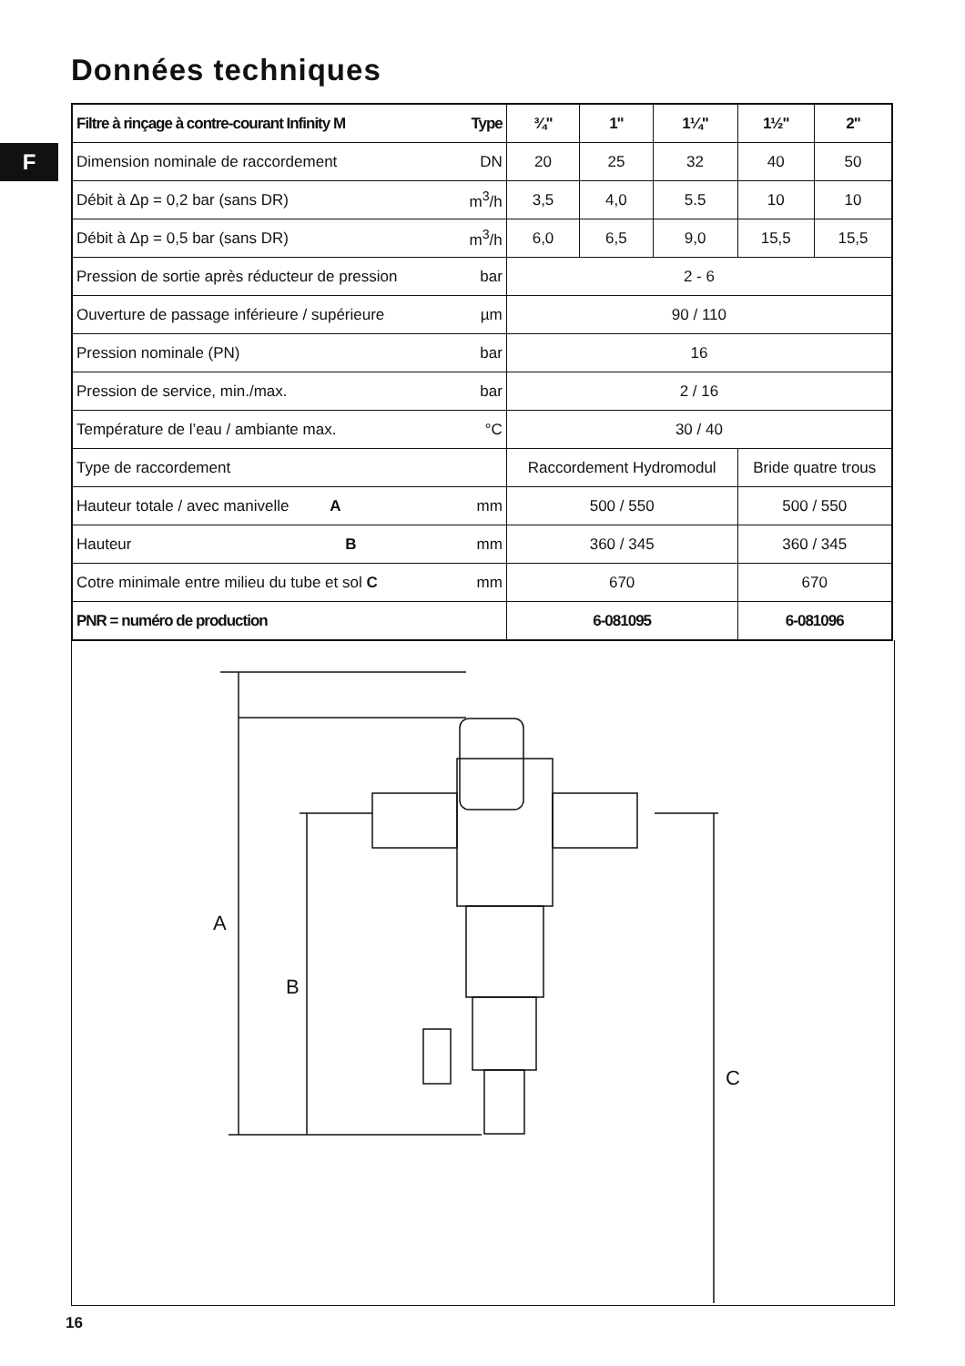Données techniques
F
| Filtre à rinçage à contre-courant Infinity M | Type | ¾" | 1" | 1¼" | 1½" | 2" |
| --- | --- | --- | --- | --- | --- | --- |
| Dimension nominale de raccordement | DN | 20 | 25 | 32 | 40 | 50 |
| Débit à Δp = 0,2 bar (sans DR) | m<sup>3</sup>/h | 3,5 | 4,0 | 5.5 | 10 | 10 |
| Débit à Δp = 0,5 bar (sans DR) | m<sup>3</sup>/h | 6,0 | 6,5 | 9,0 | 15,5 | 15,5 |
| Pression de sortie après réducteur de pression | bar | 2 - 6 | | | | |
| Ouverture de passage inférieure / supérieure | µm | 90 / 110 | | | | |
| Pression nominale (PN) | bar | 16 | | | | |
| Pression de service, min./max. | bar | 2 / 16 | | | | |
| Température de l’eau / ambiante max. | °C | 30 / 40 | | | | |
| Type de raccordement | | Raccordement Hydromodul | | | Bride quatre trous | |
| Hauteur totale / avec manivelle A | mm | 500 / 550 | | | 500 / 550 | |
| Hauteur B | mm | 360 / 345 | | | 360 / 345 | |
| Cotre minimale entre milieu du tube et sol C | mm | 670 | | | 670 | |
| PNR = numéro de production | | 6-081095 | | | 6-081096 | |
A
B
C
16